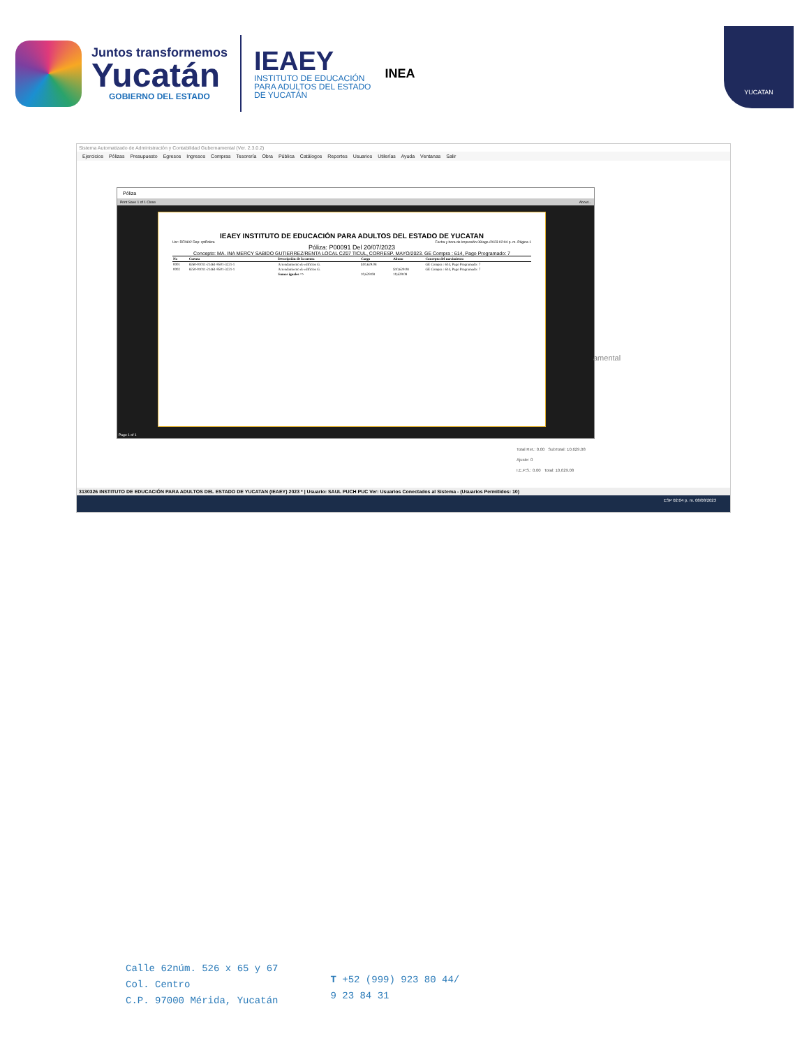Juntos transformemos
Yucatán
GOBIERNO DEL ESTADO
IEAEY
INSTITUTO DE EDUCACIÓN
PARA ADULTOS DEL ESTADO
DE YUCATÁN
INEA
YUCATAN
Sistema Automatizado de Administración y Contabilidad Gubernamental (Ver. 2.3.0.2)
Ejercicios Pólizas Presupuesto Egresos Ingresos Compras Tesorería Obra Pública Catálogos Reportes Usuarios Utilerías Ayuda Ventanas Salir
Póliza
Print Save 1 of 1 Close About...
IEAEY INSTITUTO DE EDUCACIÓN PARA ADULTOS DEL ESTADO DE YUCATAN
Usr: RFIN02 Rep: rptPoliza Fecha y hora de Impresión 08/ago./2023 02:04 p. m. Página 1
Póliza: P00091 Del 20/07/2023
Concepto: MA. INA MERCY SABIDO GUTIERREZ/RENTA LOCAL CZ07 TICUL, CORRESP. MAYO/2023. GE Compra : 614, Pago Programado: 7
| No | Cuenta | Descripción de la cuenta | Cargo | Abono | Concepto del movimiento |
| --- | --- | --- | --- | --- | --- |
| 0001 | 8260-01011-21461-9501-3221-1 | Arrendamiento de edificios G. | $10,629.08 | | GE Compra : 614, Pago Programado: 7 |
| 0002 | 8250-01011-21461-9501-3221-1 | Arrendamiento de edificios G. | | $10,629.08 | GE Compra : 614, Pago Programado: 7 |
| | | Sumas iguales => | 10,629.08 | 10,629.08 | |
Page 1 of 1
Total Ret.: 0.00 SubTotal: 10,629.08
Ajuste: 0
I.E.P.S.: 0.00 Total: 10,629.08
amental
3130326 INSTITUTO DE EDUCACIÓN PARA ADULTOS DEL ESTADO DE YUCATAN (IEAEY) 2023 * | Usuario: SAUL PUCH PUC Ver: Usuarios Conectados al Sistema - (Usuarios Permitidos: 10)
ESP 02:04 p. m. 08/08/2023
Calle 62núm. 526 x 65 y 67
Col. Centro
C.P. 97000 Mérida, Yucatán
T +52 (999) 923 80 44/
9 23 84 31